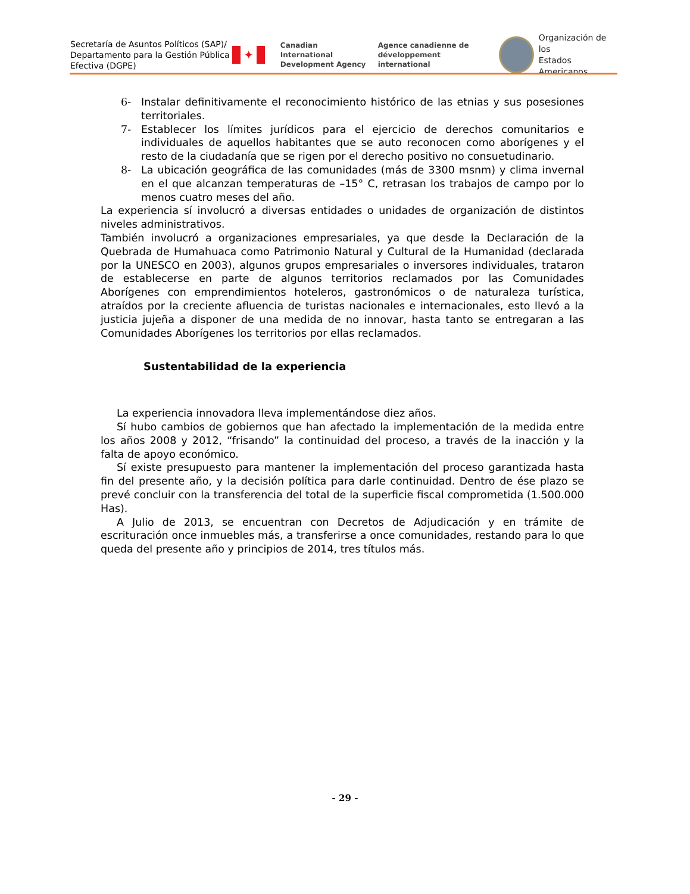Secretaría de Asuntos Políticos (SAP)/
Departamento para la Gestión Pública
Efectiva (DGPE)
✦
Canadian International
Development Agency
Agence canadienne de
développement international
Organización de los
Estados Americanos
6- Instalar definitivamente el reconocimiento histórico de las etnias y sus posesiones territoriales.
7- Establecer los límites jurídicos para el ejercicio de derechos comunitarios e individuales de aquellos habitantes que se auto reconocen como aborígenes y el resto de la ciudadanía que se rigen por el derecho positivo no consuetudinario.
8- La ubicación geográfica de las comunidades (más de 3300 msnm) y clima invernal en el que alcanzan temperaturas de –15° C, retrasan los trabajos de campo por lo menos cuatro meses del año.
La experiencia sí involucró a diversas entidades o unidades de organización de distintos niveles administrativos.
También involucró a organizaciones empresariales, ya que desde la Declaración de la Quebrada de Humahuaca como Patrimonio Natural y Cultural de la Humanidad (declarada por la UNESCO en 2003), algunos grupos empresariales o inversores individuales, trataron de establecerse en parte de algunos territorios reclamados por las Comunidades Aborígenes con emprendimientos hoteleros, gastronómicos o de naturaleza turística, atraídos por la creciente afluencia de turistas nacionales e internacionales, esto llevó a la justicia jujeña a disponer de una medida de no innovar, hasta tanto se entregaran a las Comunidades Aborígenes los territorios por ellas reclamados.
Sustentabilidad de la experiencia
La experiencia innovadora lleva implementándose diez años.
Sí hubo cambios de gobiernos que han afectado la implementación de la medida entre los años 2008 y 2012, “frisando” la continuidad del proceso, a través de la inacción y la falta de apoyo económico.
Sí existe presupuesto para mantener la implementación del proceso garantizada hasta fin del presente año, y la decisión política para darle continuidad. Dentro de ése plazo se prevé concluir con la transferencia del total de la superficie fiscal comprometida (1.500.000 Has).
A Julio de 2013, se encuentran con Decretos de Adjudicación y en trámite de escrituración once inmuebles más, a transferirse a once comunidades, restando para lo que queda del presente año y principios de 2014, tres títulos más.
- 29 -